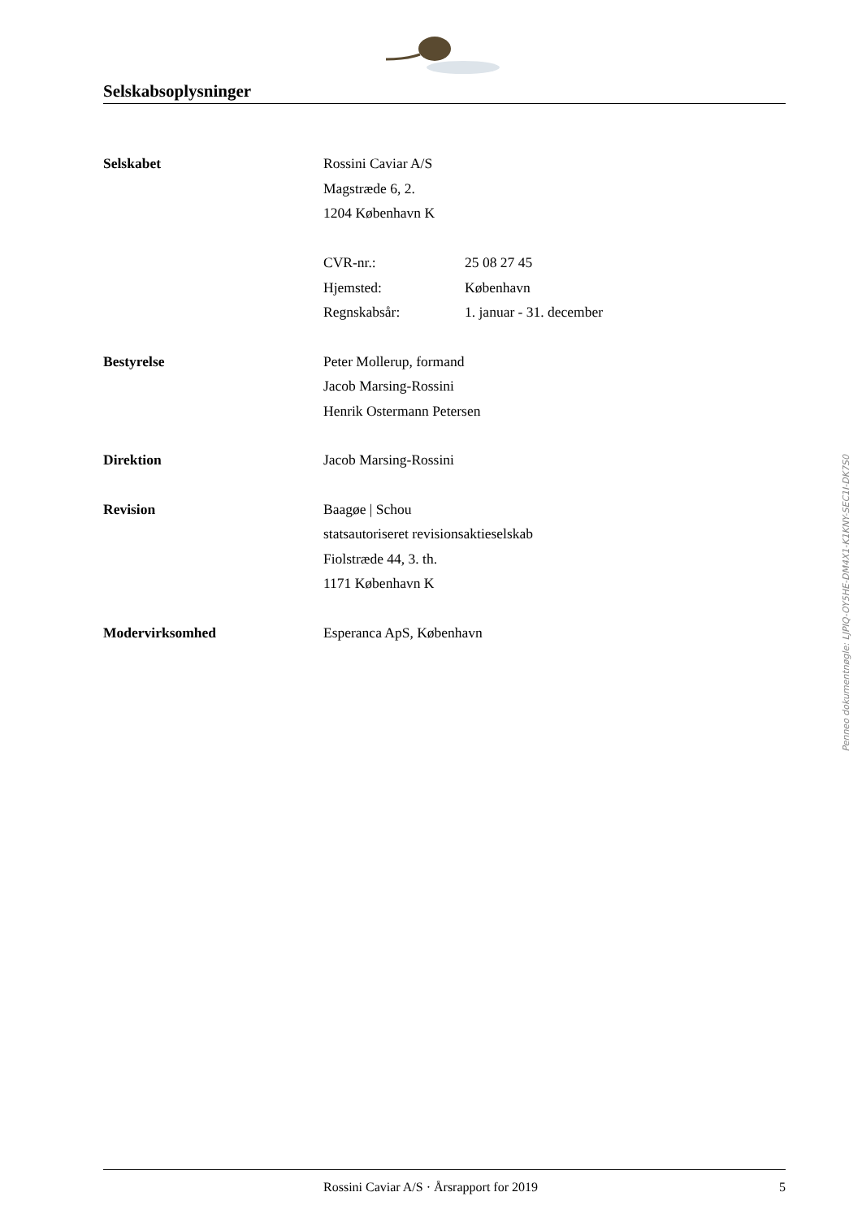Selskabsoplysninger
| Selskabet | Rossini Caviar A/S Magstræde 6, 2. 1204 København K / CVR-nr.: / 25 08 27 45 / / Hjemsted: / København / / Regnskabsår: / 1. januar - 31. december / |
| Bestyrelse | Peter Mollerup, formand Jacob Marsing-Rossini Henrik Ostermann Petersen |
| Direktion | Jacob Marsing-Rossini |
| Revision | Baagøe / Schou statsautoriseret revisionsaktieselskab Fiolstræde 44, 3. th. 1171 København K |
| Modervirksomhed | Esperanca ApS, København |
Penneo dokumentnøgle: LJPIQ-OY5HE-DM4X1-K1KNY-SEC1I-DK7S0
Rossini Caviar A/S · Årsrapport for 2019 5